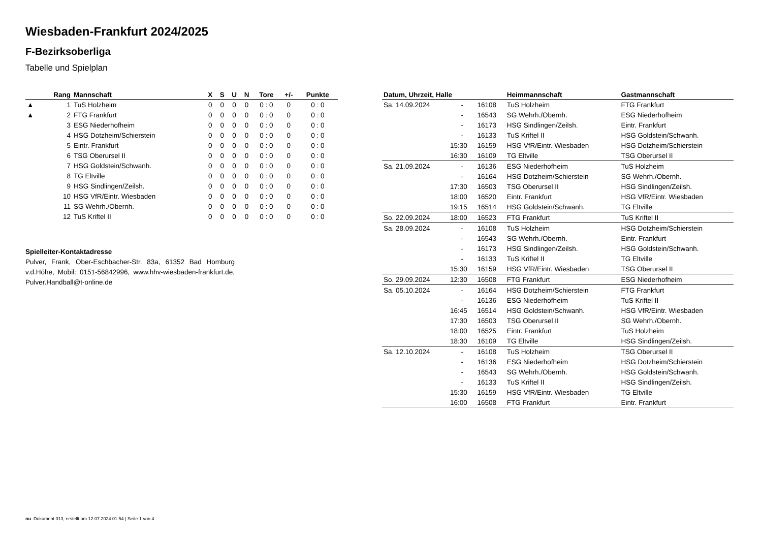Wiesbaden-Frankfurt 2024/2025
F-Bezirksoberliga
Tabelle und Spielplan
| | Rang | Mannschaft | X | S | U | N | Tore | +/- | Punkte |
| --- | --- | --- | --- | --- | --- | --- | --- | --- | --- |
| ▲ | 1 | TuS Holzheim | 0 | 0 | 0 | 0 | 0 : 0 | 0 | 0 : 0 |
| ▲ | 2 | FTG Frankfurt | 0 | 0 | 0 | 0 | 0 : 0 | 0 | 0 : 0 |
| | 3 | ESG Niederhofheim | 0 | 0 | 0 | 0 | 0 : 0 | 0 | 0 : 0 |
| | 4 | HSG Dotzheim/Schierstein | 0 | 0 | 0 | 0 | 0 : 0 | 0 | 0 : 0 |
| | 5 | Eintr. Frankfurt | 0 | 0 | 0 | 0 | 0 : 0 | 0 | 0 : 0 |
| | 6 | TSG Oberursel II | 0 | 0 | 0 | 0 | 0 : 0 | 0 | 0 : 0 |
| | 7 | HSG Goldstein/Schwanh. | 0 | 0 | 0 | 0 | 0 : 0 | 0 | 0 : 0 |
| | 8 | TG Eltville | 0 | 0 | 0 | 0 | 0 : 0 | 0 | 0 : 0 |
| | 9 | HSG Sindlingen/Zeilsh. | 0 | 0 | 0 | 0 | 0 : 0 | 0 | 0 : 0 |
| | 10 | HSG VfR/Eintr. Wiesbaden | 0 | 0 | 0 | 0 | 0 : 0 | 0 | 0 : 0 |
| | 11 | SG Wehrh./Obernh. | 0 | 0 | 0 | 0 | 0 : 0 | 0 | 0 : 0 |
| | 12 | TuS Kriftel II | 0 | 0 | 0 | 0 | 0 : 0 | 0 | 0 : 0 |
Spielleiter-Kontaktadresse
Pulver, Frank, Ober-Eschbacher-Str. 83a, 61352 Bad Homburg v.d.Höhe, Mobil: 0151-56842996, www.hhv-wiesbaden-frankfurt.de, Pulver.Handball@t-online.de
| Datum, Uhrzeit, Halle | | | Heimmannschaft | Gastmannschaft |
| --- | --- | --- | --- | --- |
| Sa. 14.09.2024 | - | 16108 | TuS Holzheim | FTG Frankfurt |
| | - | 16543 | SG Wehrh./Obernh. | ESG Niederhofheim |
| | - | 16173 | HSG Sindlingen/Zeilsh. | Eintr. Frankfurt |
| | - | 16133 | TuS Kriftel II | HSG Goldstein/Schwanh. |
| | 15:30 | 16159 | HSG VfR/Eintr. Wiesbaden | HSG Dotzheim/Schierstein |
| | 16:30 | 16109 | TG Eltville | TSG Oberursel II |
| Sa. 21.09.2024 | - | 16136 | ESG Niederhofheim | TuS Holzheim |
| | - | 16164 | HSG Dotzheim/Schierstein | SG Wehrh./Obernh. |
| | 17:30 | 16503 | TSG Oberursel II | HSG Sindlingen/Zeilsh. |
| | 18:00 | 16520 | Eintr. Frankfurt | HSG VfR/Eintr. Wiesbaden |
| | 19:15 | 16514 | HSG Goldstein/Schwanh. | TG Eltville |
| So. 22.09.2024 | 18:00 | 16523 | FTG Frankfurt | TuS Kriftel II |
| Sa. 28.09.2024 | - | 16108 | TuS Holzheim | HSG Dotzheim/Schierstein |
| | - | 16543 | SG Wehrh./Obernh. | Eintr. Frankfurt |
| | - | 16173 | HSG Sindlingen/Zeilsh. | HSG Goldstein/Schwanh. |
| | - | 16133 | TuS Kriftel II | TG Eltville |
| | 15:30 | 16159 | HSG VfR/Eintr. Wiesbaden | TSG Oberursel II |
| So. 29.09.2024 | 12:30 | 16508 | FTG Frankfurt | ESG Niederhofheim |
| Sa. 05.10.2024 | - | 16164 | HSG Dotzheim/Schierstein | FTG Frankfurt |
| | - | 16136 | ESG Niederhofheim | TuS Kriftel II |
| | 16:45 | 16514 | HSG Goldstein/Schwanh. | HSG VfR/Eintr. Wiesbaden |
| | 17:30 | 16503 | TSG Oberursel II | SG Wehrh./Obernh. |
| | 18:00 | 16525 | Eintr. Frankfurt | TuS Holzheim |
| | 18:30 | 16109 | TG Eltville | HSG Sindlingen/Zeilsh. |
| Sa. 12.10.2024 | - | 16108 | TuS Holzheim | TSG Oberursel II |
| | - | 16136 | ESG Niederhofheim | HSG Dotzheim/Schierstein |
| | - | 16543 | SG Wehrh./Obernh. | HSG Goldstein/Schwanh. |
| | - | 16133 | TuS Kriftel II | HSG Sindlingen/Zeilsh. |
| | 15:30 | 16159 | HSG VfR/Eintr. Wiesbaden | TG Eltville |
| | 16:00 | 16508 | FTG Frankfurt | Eintr. Frankfurt |
nu .Dokument 013, erstellt am 12.07.2024 01:54 | Seite 1 von 4